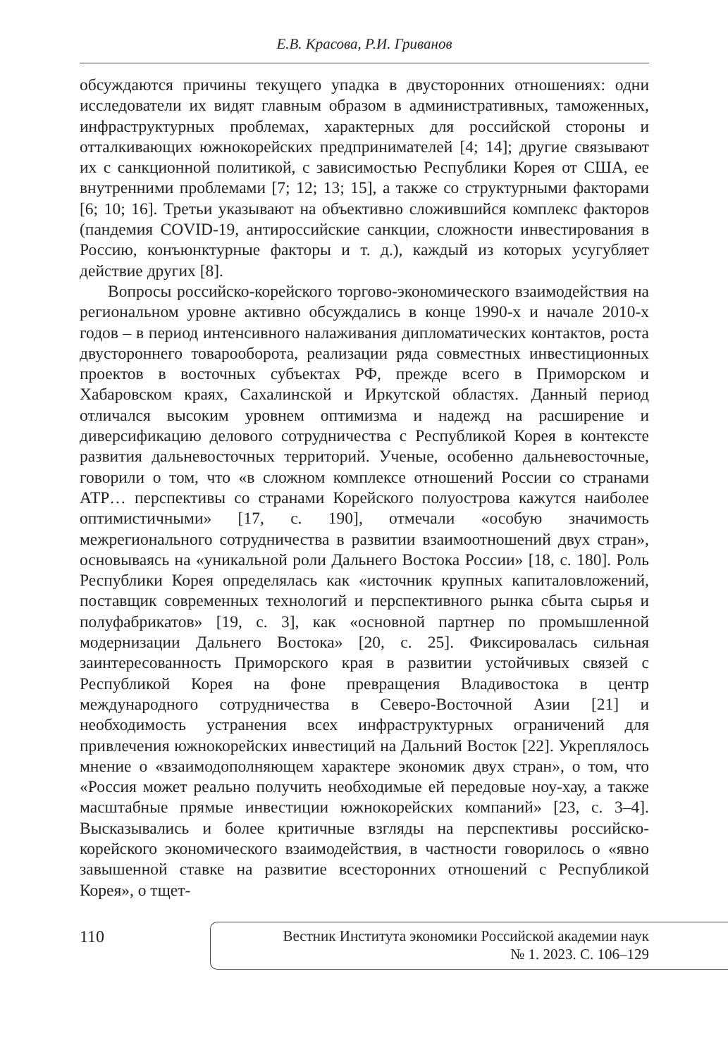Е.В. Красова, Р.И. Гриванов
обсуждаются причины текущего упадка в двусторонних отношениях: одни исследователи их видят главным образом в административных, таможенных, инфраструктурных проблемах, характерных для российской стороны и отталкивающих южнокорейских предпринимателей [4; 14]; другие связывают их с санкционной политикой, с зависимостью Республики Корея от США, ее внутренними проблемами [7; 12; 13; 15], а также со структурными факторами [6; 10; 16]. Третьи указывают на объективно сложившийся комплекс факторов (пандемия COVID-19, антироссийские санкции, сложности инвестирования в Россию, конъюнктурные факторы и т. д.), каждый из которых усугубляет действие других [8].
Вопросы российско-корейского торгово-экономического взаимодействия на региональном уровне активно обсуждались в конце 1990-х и начале 2010-х годов – в период интенсивного налаживания дипломатических контактов, роста двустороннего товарооборота, реализации ряда совместных инвестиционных проектов в восточных субъектах РФ, прежде всего в Приморском и Хабаровском краях, Сахалинской и Иркутской областях. Данный период отличался высоким уровнем оптимизма и надежд на расширение и диверсификацию делового сотрудничества с Республикой Корея в контексте развития дальневосточных территорий. Ученые, особенно дальневосточные, говорили о том, что «в сложном комплексе отношений России со странами АТР… перспективы со странами Корейского полуострова кажутся наиболее оптимистичными» [17, с. 190], отмечали «особую значимость межрегионального сотрудничества в развитии взаимоотношений двух стран», основываясь на «уникальной роли Дальнего Востока России» [18, с. 180]. Роль Республики Корея определялась как «источник крупных капиталовложений, поставщик современных технологий и перспективного рынка сбыта сырья и полуфабрикатов» [19, с. 3], как «основной партнер по промышленной модернизации Дальнего Востока» [20, с. 25]. Фиксировалась сильная заинтересованность Приморского края в развитии устойчивых связей с Республикой Корея на фоне превращения Владивостока в центр международного сотрудничества в Северо-Восточной Азии [21] и необходимость устранения всех инфраструктурных ограничений для привлечения южнокорейских инвестиций на Дальний Восток [22]. Укреплялось мнение о «взаимодополняющем характере экономик двух стран», о том, что «Россия может реально получить необходимые ей передовые ноу-хау, а также масштабные прямые инвестиции южнокорейских компаний» [23, с. 3–4]. Высказывались и более критичные взгляды на перспективы российско-корейского экономического взаимодействия, в частности говорилось о «явно завышенной ставке на развитие всесторонних отношений с Республикой Корея», о тщет-
110
Вестник Института экономики Российской академии наук
№ 1. 2023. С. 106–129